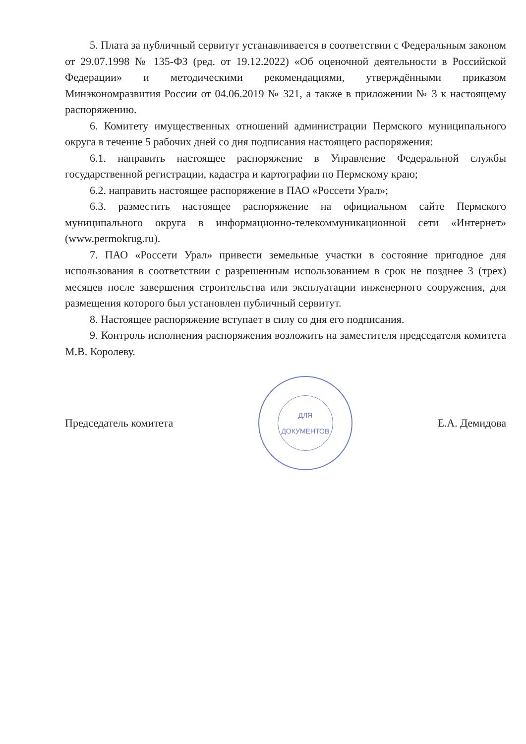5. Плата за публичный сервитут устанавливается в соответствии с Федеральным законом от 29.07.1998 № 135-ФЗ (ред. от 19.12.2022) «Об оценочной деятельности в Российской Федерации» и методическими рекомендациями, утверждёнными приказом Минэкономразвития России от 04.06.2019 № 321, а также в приложении № 3 к настоящему распоряжению.
6. Комитету имущественных отношений администрации Пермского муниципального округа в течение 5 рабочих дней со дня подписания настоящего распоряжения:
6.1. направить настоящее распоряжение в Управление Федеральной службы государственной регистрации, кадастра и картографии по Пермскому краю;
6.2. направить настоящее распоряжение в ПАО «Россети Урал»;
6.3. разместить настоящее распоряжение на официальном сайте Пермского муниципального округа в информационно-телекоммуникационной сети «Интернет» (www.permokrug.ru).
7. ПАО «Россети Урал» привести земельные участки в состояние пригодное для использования в соответствии с разрешенным использованием в срок не позднее 3 (трех) месяцев после завершения строительства или эксплуатации инженерного сооружения, для размещения которого был установлен публичный сервитут.
8. Настоящее распоряжение вступает в силу со дня его подписания.
9. Контроль исполнения распоряжения возложить на заместителя председателя комитета М.В. Королеву.
Председатель комитета
ДЛЯ
ДОКУМЕНТОВ
Е.А. Демидова